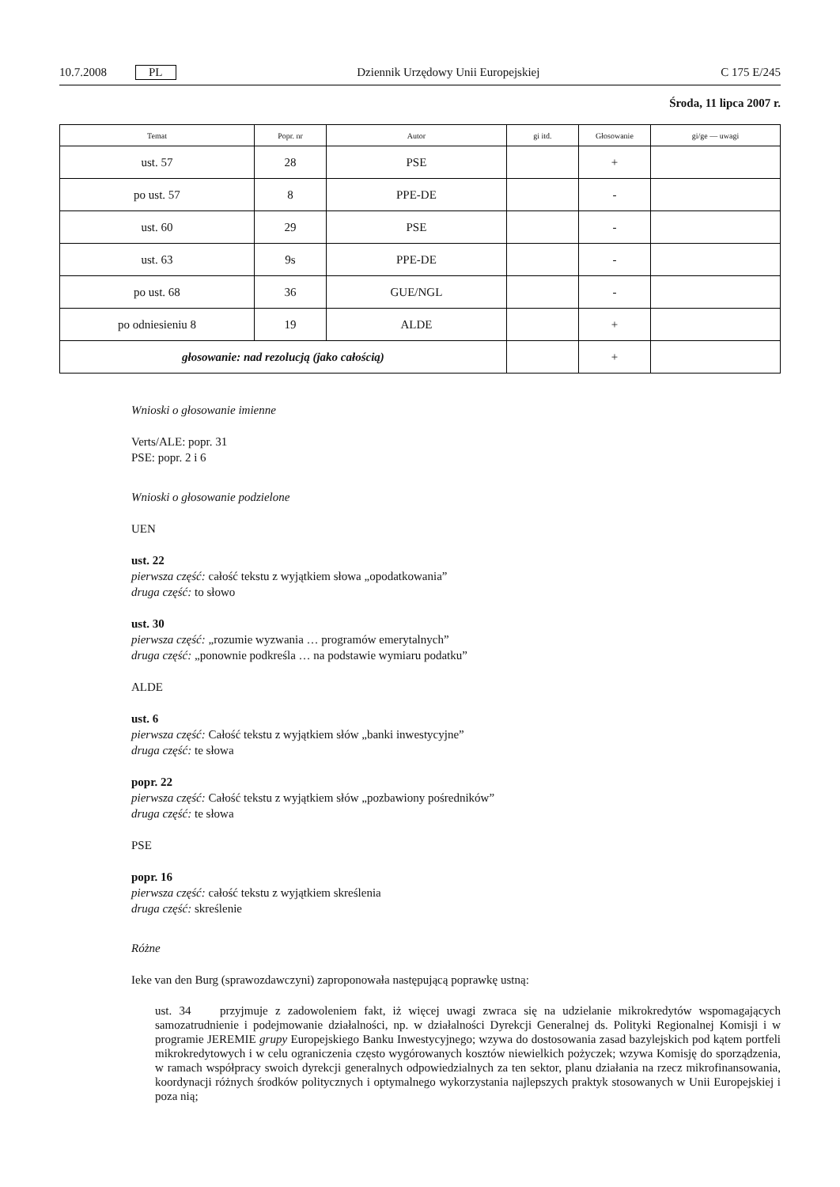10.7.2008 PL Dziennik Urzędowy Unii Europejskiej C 175 E/245
Środa, 11 lipca 2007 r.
| Temat | Popr. nr | Autor | gi itd. | Głosowanie | gi/ge — uwagi |
| --- | --- | --- | --- | --- | --- |
| ust. 57 | 28 | PSE | | + | |
| po ust. 57 | 8 | PPE-DE | | - | |
| ust. 60 | 29 | PSE | | - | |
| ust. 63 | 9s | PPE-DE | | - | |
| po ust. 68 | 36 | GUE/NGL | | - | |
| po odniesieniu 8 | 19 | ALDE | | + | |
| głosowanie: nad rezolucją (jako całością) | | | | + | |
Wnioski o głosowanie imienne
Verts/ALE: popr. 31
PSE: popr. 2 i 6
Wnioski o głosowanie podzielone
UEN
ust. 22
pierwsza część: całość tekstu z wyjątkiem słowa „opodatkowania”
druga część: to słowo
ust. 30
pierwsza część: „rozumie wyzwania … programów emerytalnych”
druga część: „ponownie podkreśla … na podstawie wymiaru podatku”
ALDE
ust. 6
pierwsza część: Całość tekstu z wyjątkiem słów „banki inwestycyjne”
druga część: te słowa
popr. 22
pierwsza część: Całość tekstu z wyjątkiem słów „pozbawiony pośredników”
druga część: te słowa
PSE
popr. 16
pierwsza część: całość tekstu z wyjątkiem skreślenia
druga część: skreślenie
Różne
Ieke van den Burg (sprawozdawczyni) zaproponowała następującą poprawkę ustną:
ust. 34 przyjmuje z zadowoleniem fakt, iż więcej uwagi zwraca się na udzielanie mikrokredytów wspomagających samozatrudnienie i podejmowanie działalności, np. w działalności Dyrekcji Generalnej ds. Polityki Regionalnej Komisji i w programie JEREMIE grupy Europejskiego Banku Inwestycyjnego; wzywa do dostosowania zasad bazylejskich pod kątem portfeli mikrokredytowych i w celu ograniczenia często wygórowanych kosztów niewielkich pożyczek; wzywa Komisję do sporządzenia, w ramach współpracy swoich dyrekcji generalnych odpowiedzialnych za ten sektor, planu działania na rzecz mikrofinansowania, koordynacji różnych środków politycznych i optymalnego wykorzystania najlepszych praktyk stosowanych w Unii Europejskiej i poza nią;